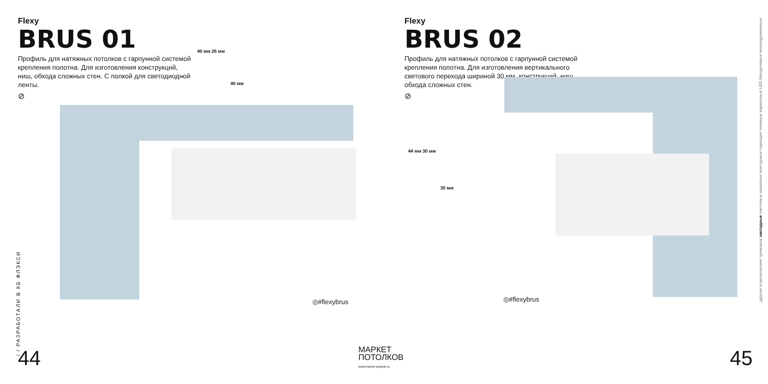Flexy
BRUS 01
Профиль для натяжных потолков с гарпунной системой крепления полотна. Для изготовления конструкций, ниш, обхода сложных стен. С полкой для светодиодной ленты.
⊘
40 мм 26 мм
40 мм
◎#flexybrus
/ / РАЗРАБОТАЛИ В КБ ФЛЭКСИ
44
Flexy
BRUS 02
Профиль для натяжных потолков с гарпунной системой крепления полотна. Для изготовления вертикального светового перехода шириной 30 мм, конструкций, ниш, обхода сложных стен.
⊘
44 мм 30 мм
35 мм
◎#flexybrus
другие классические трековые закладные световые нишевые контурные парящие теневые карнизные LED бесщелевые многоуровневые
45
МАРКЕТ
ПОТОЛКОВ
www.market-potolok.ru